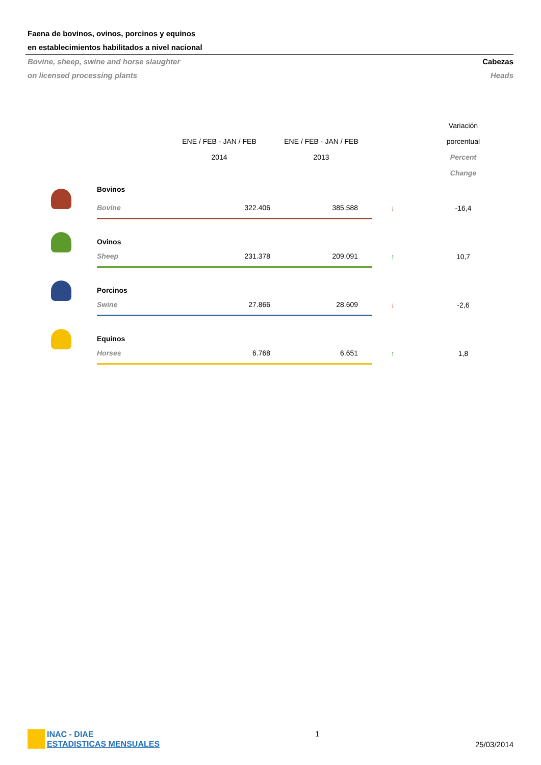Faena de bovinos, ovinos, porcinos y equinos
en establecimientos habilitados a nivel nacional
Bovine, sheep, swine and horse slaughter
on licensed processing plants
Cabezas
Heads
| | | ENE / FEB - JAN / FEB 2014 | ENE / FEB - JAN / FEB 2013 | | Variación porcentual Percent Change |
| --- | --- | --- | --- | --- | --- |
| | Bovinos | | | | |
| | Bovine | 322.406 | 385.588 | ↓ | -16,4 |
| | Ovinos | | | | |
| | Sheep | 231.378 | 209.091 | ↑ | 10,7 |
| | Porcinos | | | | |
| | Swine | 27.866 | 28.609 | ↓ | -2,6 |
| | Equinos | | | | |
| | Horses | 6.768 | 6.651 | ↑ | 1,8 |
INAC - DIAE
ESTADISTICAS MENSUALES
1 25/03/2014